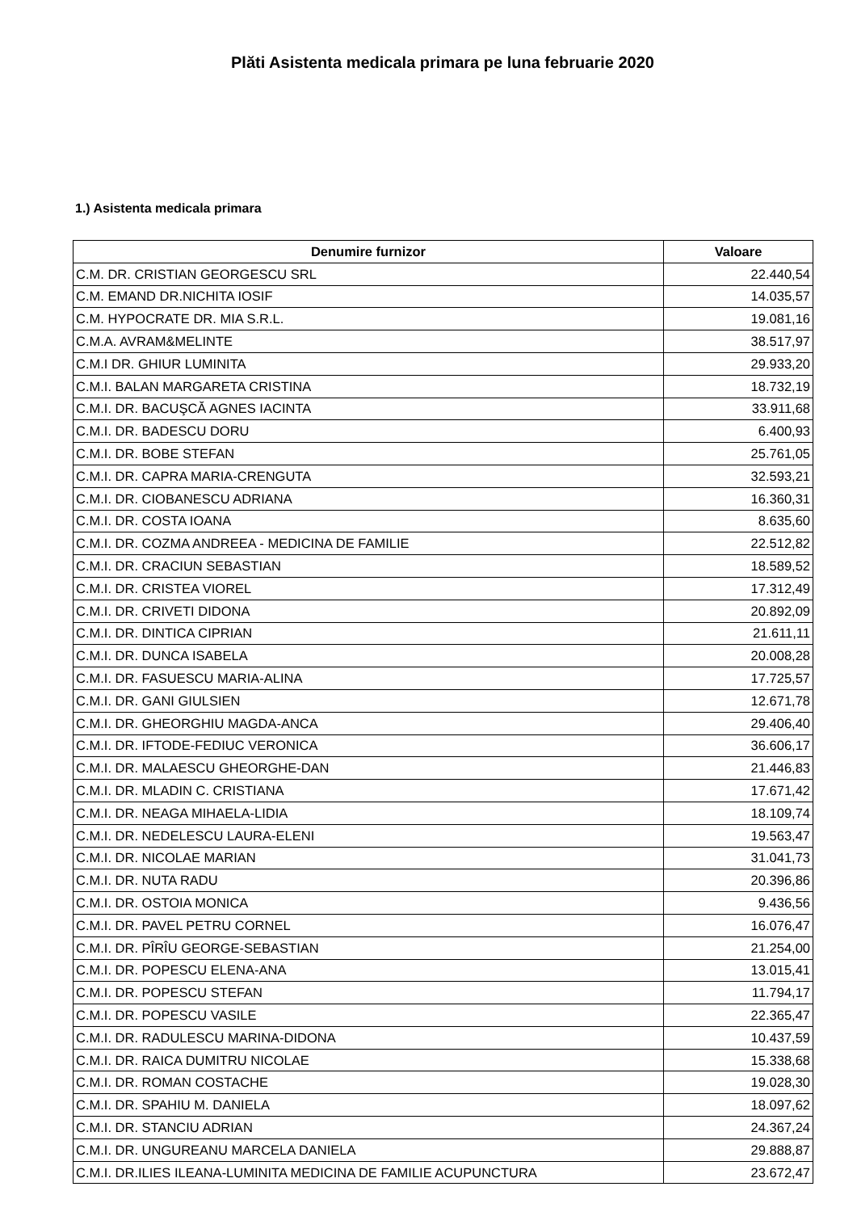Plăti Asistenta medicala primara pe luna februarie 2020
1.) Asistenta medicala primara
| Denumire furnizor | Valoare |
| --- | --- |
| C.M. DR. CRISTIAN GEORGESCU SRL | 22.440,54 |
| C.M. EMAND DR.NICHITA IOSIF | 14.035,57 |
| C.M. HYPOCRATE DR. MIA S.R.L. | 19.081,16 |
| C.M.A. AVRAM&MELINTE | 38.517,97 |
| C.M.I DR. GHIUR LUMINITA | 29.933,20 |
| C.M.I. BALAN MARGARETA CRISTINA | 18.732,19 |
| C.M.I. DR. BACUŞCĂ AGNES IACINTA | 33.911,68 |
| C.M.I. DR. BADESCU DORU | 6.400,93 |
| C.M.I. DR. BOBE STEFAN | 25.761,05 |
| C.M.I. DR. CAPRA MARIA-CRENGUTA | 32.593,21 |
| C.M.I. DR. CIOBANESCU ADRIANA | 16.360,31 |
| C.M.I. DR. COSTA IOANA | 8.635,60 |
| C.M.I. DR. COZMA ANDREEA - MEDICINA DE FAMILIE | 22.512,82 |
| C.M.I. DR. CRACIUN SEBASTIAN | 18.589,52 |
| C.M.I. DR. CRISTEA VIOREL | 17.312,49 |
| C.M.I. DR. CRIVETI DIDONA | 20.892,09 |
| C.M.I. DR. DINTICA CIPRIAN | 21.611,11 |
| C.M.I. DR. DUNCA ISABELA | 20.008,28 |
| C.M.I. DR. FASUESCU MARIA-ALINA | 17.725,57 |
| C.M.I. DR. GANI GIULSIEN | 12.671,78 |
| C.M.I. DR. GHEORGHIU MAGDA-ANCA | 29.406,40 |
| C.M.I. DR. IFTODE-FEDIUC VERONICA | 36.606,17 |
| C.M.I. DR. MALAESCU GHEORGHE-DAN | 21.446,83 |
| C.M.I. DR. MLADIN C. CRISTIANA | 17.671,42 |
| C.M.I. DR. NEAGA MIHAELA-LIDIA | 18.109,74 |
| C.M.I. DR. NEDELESCU LAURA-ELENI | 19.563,47 |
| C.M.I. DR. NICOLAE MARIAN | 31.041,73 |
| C.M.I. DR. NUTA RADU | 20.396,86 |
| C.M.I. DR. OSTOIA MONICA | 9.436,56 |
| C.M.I. DR. PAVEL PETRU CORNEL | 16.076,47 |
| C.M.I. DR. PÎRÎU GEORGE-SEBASTIAN | 21.254,00 |
| C.M.I. DR. POPESCU ELENA-ANA | 13.015,41 |
| C.M.I. DR. POPESCU STEFAN | 11.794,17 |
| C.M.I. DR. POPESCU VASILE | 22.365,47 |
| C.M.I. DR. RADULESCU MARINA-DIDONA | 10.437,59 |
| C.M.I. DR. RAICA DUMITRU NICOLAE | 15.338,68 |
| C.M.I. DR. ROMAN COSTACHE | 19.028,30 |
| C.M.I. DR. SPAHIU M. DANIELA | 18.097,62 |
| C.M.I. DR. STANCIU ADRIAN | 24.367,24 |
| C.M.I. DR. UNGUREANU MARCELA DANIELA | 29.888,87 |
| C.M.I. DR.ILIES ILEANA-LUMINITA MEDICINA DE FAMILIE ACUPUNCTURA | 23.672,47 |